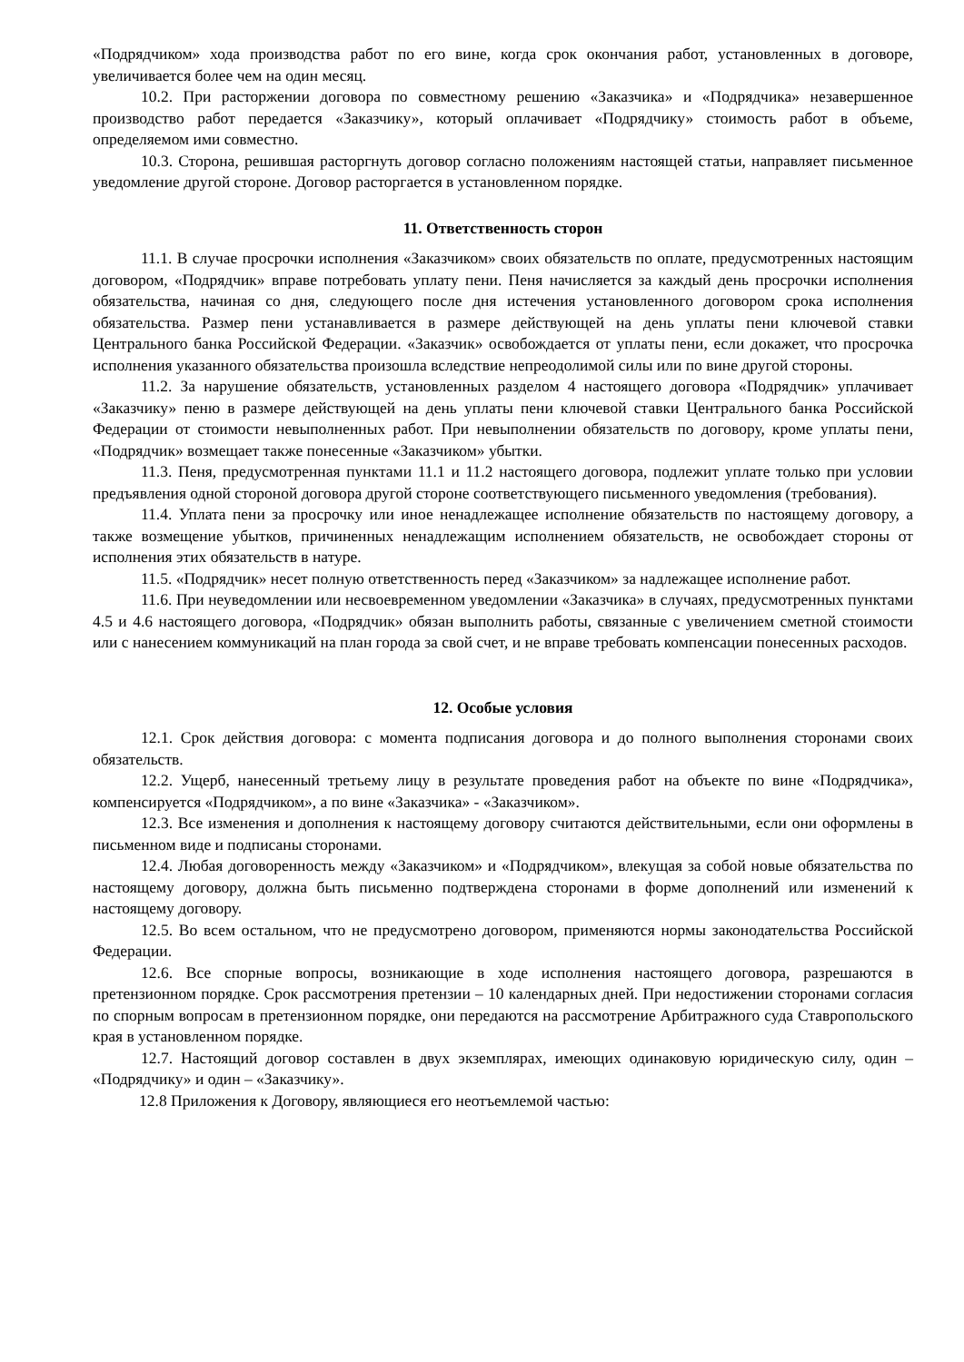«Подрядчиком» хода производства работ по его вине, когда срок окончания работ, установленных в договоре, увеличивается более чем на один месяц.
10.2. При расторжении договора по совместному решению «Заказчика» и «Подрядчика» незавершенное производство работ передается «Заказчику», который оплачивает «Подрядчику» стоимость работ в объеме, определяемом ими совместно.
10.3. Сторона, решившая расторгнуть договор согласно положениям настоящей статьи, направляет письменное уведомление другой стороне. Договор расторгается в установленном порядке.
11. Ответственность сторон
11.1. В случае просрочки исполнения «Заказчиком» своих обязательств по оплате, предусмотренных настоящим договором, «Подрядчик» вправе потребовать уплату пени. Пеня начисляется за каждый день просрочки исполнения обязательства, начиная со дня, следующего после дня истечения установленного договором срока исполнения обязательства. Размер пени устанавливается в размере действующей на день уплаты пени ключевой ставки Центрального банка Российской Федерации. «Заказчик» освобождается от уплаты пени, если докажет, что просрочка исполнения указанного обязательства произошла вследствие непреодолимой силы или по вине другой стороны.
11.2. За нарушение обязательств, установленных разделом 4 настоящего договора «Подрядчик» уплачивает «Заказчику» пеню в размере действующей на день уплаты пени ключевой ставки Центрального банка Российской Федерации от стоимости невыполненных работ. При невыполнении обязательств по договору, кроме уплаты пени, «Подрядчик» возмещает также понесенные «Заказчиком» убытки.
11.3. Пеня, предусмотренная пунктами 11.1 и 11.2 настоящего договора, подлежит уплате только при условии предъявления одной стороной договора другой стороне соответствующего письменного уведомления (требования).
11.4. Уплата пени за просрочку или иное ненадлежащее исполнение обязательств по настоящему договору, а также возмещение убытков, причиненных ненадлежащим исполнением обязательств, не освобождает стороны от исполнения этих обязательств в натуре.
11.5. «Подрядчик» несет полную ответственность перед «Заказчиком» за надлежащее исполнение работ.
11.6. При неуведомлении или несвоевременном уведомлении «Заказчика» в случаях, предусмотренных пунктами 4.5 и 4.6 настоящего договора, «Подрядчик» обязан выполнить работы, связанные с увеличением сметной стоимости или с нанесением коммуникаций на план города за свой счет, и не вправе требовать компенсации понесенных расходов.
12. Особые условия
12.1. Срок действия договора: с момента подписания договора и до полного выполнения сторонами своих обязательств.
12.2. Ущерб, нанесенный третьему лицу в результате проведения работ на объекте по вине «Подрядчика», компенсируется «Подрядчиком», а по вине «Заказчика» - «Заказчиком».
12.3. Все изменения и дополнения к настоящему договору считаются действительными, если они оформлены в письменном виде и подписаны сторонами.
12.4. Любая договоренность между «Заказчиком» и «Подрядчиком», влекущая за собой новые обязательства по настоящему договору, должна быть письменно подтверждена сторонами в форме дополнений или изменений к настоящему договору.
12.5. Во всем остальном, что не предусмотрено договором, применяются нормы законодательства Российской Федерации.
12.6. Все спорные вопросы, возникающие в ходе исполнения настоящего договора, разрешаются в претензионном порядке. Срок рассмотрения претензии – 10 календарных дней. При недостижении сторонами согласия по спорным вопросам в претензионном порядке, они передаются на рассмотрение Арбитражного суда Ставропольского края в установленном порядке.
12.7. Настоящий договор составлен в двух экземплярах, имеющих одинаковую юридическую силу, один – «Подрядчику» и один – «Заказчику».
12.8 Приложения к Договору, являющиеся его неотъемлемой частью: